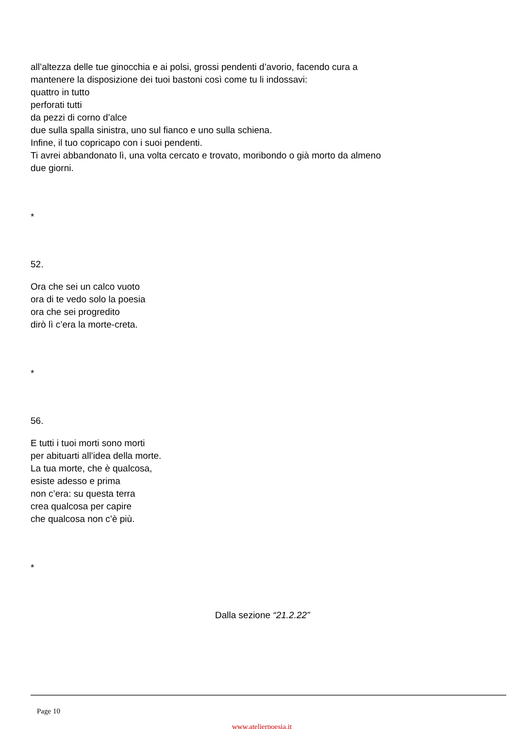all’altezza delle tue ginocchia e ai polsi, grossi pendenti d’avorio, facendo cura a
mantenere la disposizione dei tuoi bastoni così come tu li indossavi:
quattro in tutto
perforati tutti
da pezzi di corno d’alce
due sulla spalla sinistra, uno sul fianco e uno sulla schiena.
Infine, il tuo copricapo con i suoi pendenti.
Ti avrei abbandonato lì, una volta cercato e trovato, moribondo o già morto da almeno
due giorni.
*
52.
Ora che sei un calco vuoto
ora di te vedo solo la poesia
ora che sei progredito
dirò lì c’era la morte-creta.
*
56.
E tutti i tuoi morti sono morti
per abituarti all’idea della morte.
La tua morte, che è qualcosa,
esiste adesso e prima
non c’era: su questa terra
crea qualcosa per capire
che qualcosa non c’è più.
*
Dalla sezione “21.2.22”
Page 10
www.atelierpoesia.it